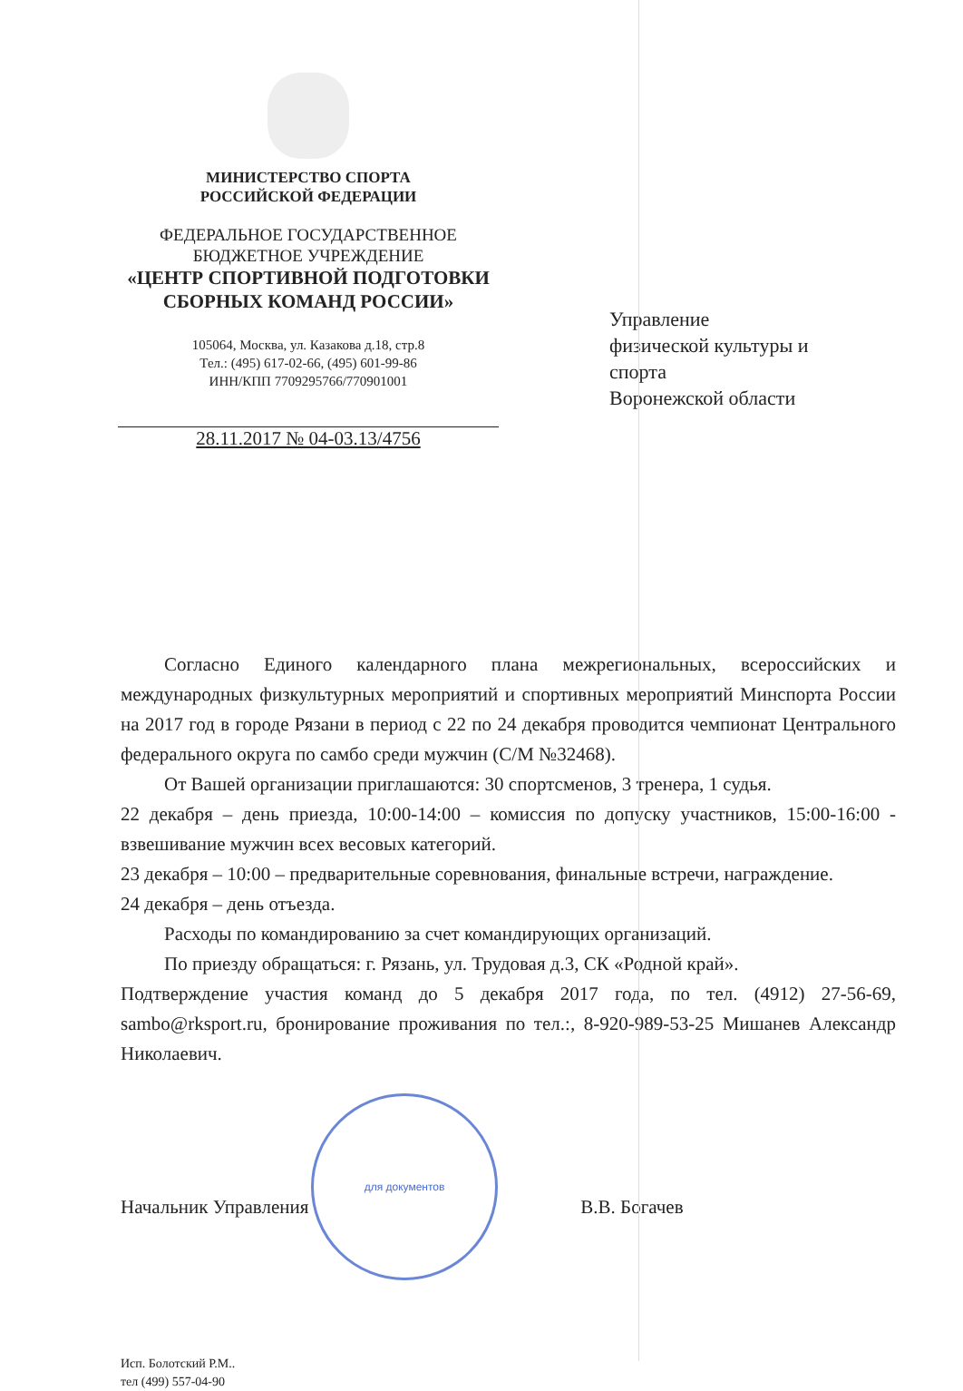МИНИСТЕРСТВО СПОРТА
РОССИЙСКОЙ ФЕДЕРАЦИИ
ФЕДЕРАЛЬНОЕ ГОСУДАРСТВЕННОЕ
БЮДЖЕТНОЕ УЧРЕЖДЕНИЕ
«ЦЕНТР СПОРТИВНОЙ ПОДГОТОВКИ
СБОРНЫХ КОМАНД РОССИИ»
105064, Москва, ул. Казакова д.18, стр.8
Тел.: (495) 617-02-66, (495) 601-99-86
ИНН/КПП 7709295766/770901001
28.11.2017 № 04-03.13/4756
Управление
физической культуры и
спорта
Воронежской области
Согласно Единого календарного плана межрегиональных, всероссийских и международных физкультурных мероприятий и спортивных мероприятий Минспорта России на 2017 год в городе Рязани в период с 22 по 24 декабря проводится чемпионат Центрального федерального округа по самбо среди мужчин (С/М №32468).
От Вашей организации приглашаются: 30 спортсменов, 3 тренера, 1 судья.
22 декабря – день приезда, 10:00-14:00 – комиссия по допуску участников, 15:00-16:00 - взвешивание мужчин всех весовых категорий.
23 декабря – 10:00 – предварительные соревнования, финальные встречи, награждение.
24 декабря – день отъезда.
Расходы по командированию за счет командирующих организаций.
По приезду обращаться: г. Рязань, ул. Трудовая д.3, СК «Родной край».
Подтверждение участия команд до 5 декабря 2017 года, по тел. (4912) 27-56-69, sambo@rksport.ru, бронирование проживания по тел.:, 8-920-989-53-25 Мишанев Александр Николаевич.
Начальник Управления В.В. Богачев
для документов
Исп. Болотский Р.М..
тел (499) 557-04-90